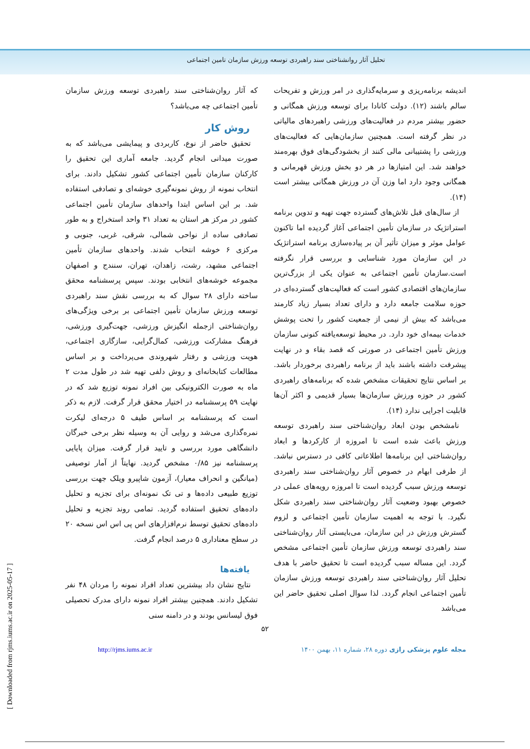تحلیل آثار روانشناختی سند راهبردی توسعه ورزش سازمان تامین اجتماعی
اندیشه برنامه‌ریزی و سرمایه‌گذاری در امر ورزش و تفریحات سالم باشند (۱۲). دولت کانادا برای توسعه ورزش همگانی و حضور بیشتر مردم در فعالیت‌های ورزشی راهبردهای مالیاتی در نظر گرفته است. همچنین سازمان‌هایی که فعالیت‌های ورزشی را پشتیبانی مالی کنند از بخشودگی‌های فوق بهره‌مند خواهند شد. این امتیازها در هر دو بخش ورزش قهرمانی و همگانی وجود دارد اما وزن آن در ورزش همگانی بیشتر است (۱۴).
از سال‌های قبل تلاش‌های گسترده جهت تهیه و تدوین برنامه استراتژیک در سازمان تأمین اجتماعی آغاز گردیده اما تاکنون عوامل موثر و میزان تأثیر آن بر پیاده‌سازی برنامه استراتژیک در این سازمان مورد شناسایی و بررسی قرار نگرفته است.سازمان تأمین اجتماعی به عنوان یکی از بزرگ‌ترین سازمان‌های اقتصادی کشور است که فعالیت‌های گسترده‌ای در حوزه سلامت جامعه دارد و دارای تعداد بسیار زیاد کارمند می‌باشد که بیش از نیمی از جمعیت کشور را تحت پوشش خدمات بیمه‌ای خود دارد. در محیط توسعه‌یافته کنونی سازمان ورزش تأمین اجتماعی در صورتی که قصد بقاء و در نهایت پیشرفت داشته باشند باید از برنامه راهبردی برخوردار باشد. بر اساس نتایج تحقیقات مشخص شده که برنامه‌های راهبردی کشور در حوزه ورزش سازمان‌ها بسیار قدیمی و اکثر آن‌ها قابلیت اجرایی ندارد (۱۴).
نامشخص بودن ابعاد روان‌شناختی سند راهبردی توسعه ورزش باعث شده است تا امروزه از کارکردها و ابعاد روان‌شناختی این برنامه‌ها اطلاعاتی کافی در دسترس نباشد. از طرفی ابهام در خصوص آثار روان‌شناختی سند راهبردی توسعه ورزش سبب گردیده است تا امروزه رویه‌های عملی در خصوص بهبود وضعیت آثار روان‌شناختی سند راهبردی شکل نگیرد. با توجه به اهمیت سازمان تأمین اجتماعی و لزوم گسترش ورزش در این سازمان، می‌بایستی آثار روان‌شناختی سند راهبردی توسعه ورزش سازمان تأمین اجتماعی مشخص گردد. این مساله سبب گردیده است تا تحقیق حاضر با هدف تحلیل آثار روان‌شناختی سند راهبردی توسعه ورزش سازمان تأمین اجتماعی انجام گردد. لذا سوال اصلی تحقیق حاضر این می‌باشد
که آثار روان‌شناختی سند راهبردی توسعه ورزش سازمان تأمین اجتماعی چه می‌باشد؟
روش کار
تحقیق حاضر از نوع، کاربردی و پیمایشی می‌باشد که به صورت میدانی انجام گردید. جامعه آماری این تحقیق را کارکنان سازمان تأمین اجتماعی کشور تشکیل دادند. برای انتخاب نمونه از روش نمونه‌گیری خوشه‌ای و تصادفی استفاده شد. بر این اساس ابتدا واحدهای سازمان تأمین اجتماعی کشور در مرکز هر استان به تعداد ۳۱ واحد استخراج و به طور تصادفی ساده از نواحی شمالی، شرقی، غربی، جنوبی و مرکزی ۶ خوشه انتخاب شدند. واحدهای سازمان تأمین اجتماعی مشهد، رشت، زاهدان، تهران، سنندج و اصفهان مجموعه خوشه‌های انتخابی بودند. سپس پرسشنامه محقق ساخته دارای ۲۸ سوال که به بررسی نقش سند راهبردی توسعه ورزش سازمان تأمین اجتماعی بر برخی ویژگی‌های روان‌شناختی ازجمله انگیزش ورزشی، جهت‌گیری ورزشی، فرهنگ مشارکت ورزشی، کمال‌گرایی، سازگاری اجتماعی، هویت ورزشی و رفتار شهروندی می‌پرداخت و بر اساس مطالعات کتابخانه‌ای و روش دلفی تهیه شد در طول مدت ۲ ماه به صورت الکترونیکی بین افراد نمونه توزیع شد که در نهایت ۵۹ پرسشنامه در اختیار محقق قرار گرفت. لازم به ذکر است که پرسشنامه بر اساس طیف ۵ درجه‌ای لیکرت نمره‌گذاری می‌شد و روایی آن به وسیله نظر برخی خبرگان دانشگاهی مورد بررسی و تایید قرار گرفت. میزان پایایی پرسشنامه نیز ۰/۸۵ مشخص گردید. نهایتاً از آمار توصیفی (میانگین و انحراف معیار)، آزمون شاپیرو ویلک جهت بررسی توزیع طبیعی داده‌ها و تی تک نمونه‌ای برای تجزیه و تحلیل داده‌های تحقیق استفاده گردید. تمامی روند تجزیه و تحلیل داده‌های تحقیق توسط نرم‌افزارهای اس پی اس اس نسخه ۲۰ در سطح معناداری ۵ درصد انجام گرفت.
یافته‌ها
نتایج نشان داد بیشترین تعداد افراد نمونه را مردان ۴۸ نفر تشکیل دادند. همچنین بیشتر افراد نمونه دارای مدرک تحصیلی فوق لیسانس بودند و در دامنه سنی
۵۲
http://rjms.iums.ac.ir مجله علوم پزشکی رازی دوره ۲۸، شماره ۱۱، بهمن ۱۴۰۰
[ Downloaded from rjms.iums.ac.ir on 2025-05-17 ]